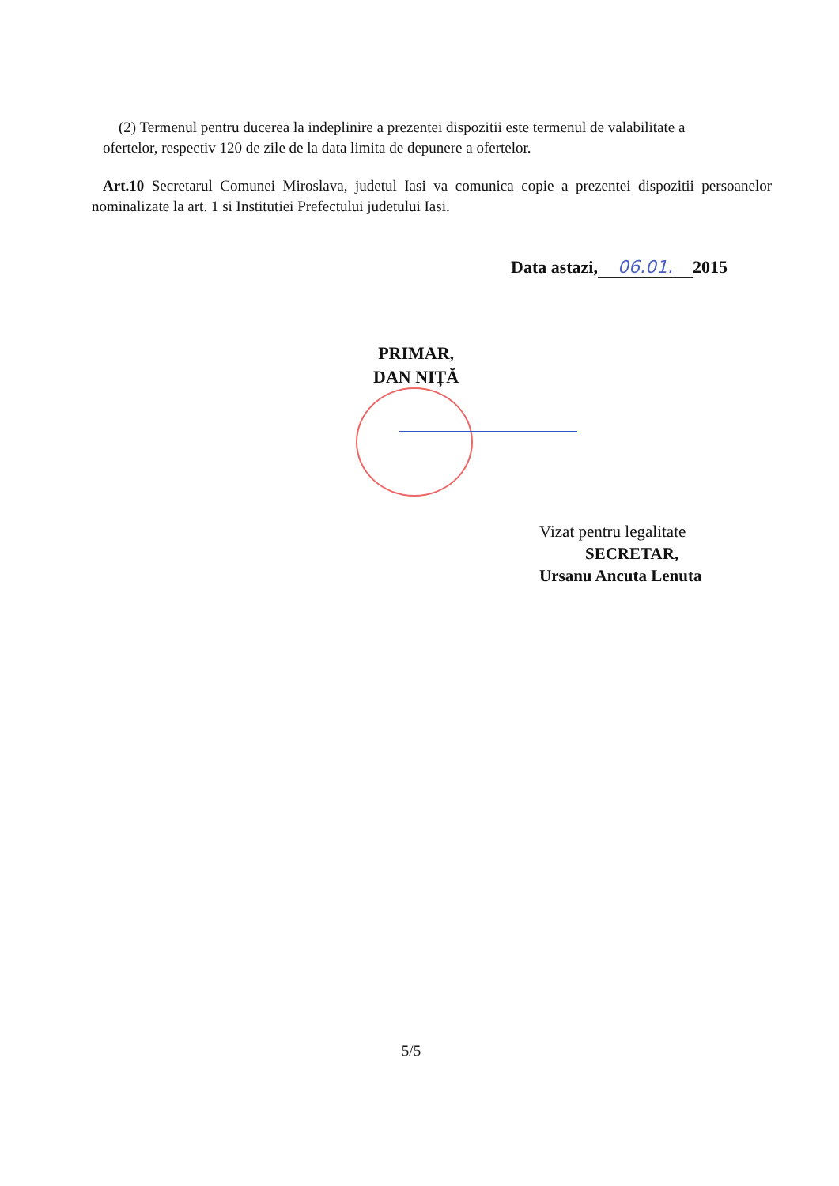(2) Termenul pentru ducerea la indeplinire a prezentei dispozitii este termenul de valabilitate a ofertelor, respectiv 120 de zile de la data limita de depunere a ofertelor.
Art.10 Secretarul Comunei Miroslava, judetul Iasi va comunica copie a prezentei dispozitii persoanelor nominalizate la art. 1 si Institutiei Prefectului judetului Iasi.
Data astazi, 06.01. 2015
PRIMAR,
DAN NIȚĂ
Vizat pentru legalitate
SECRETAR,
Ursanu Ancuta Lenuta
5/5